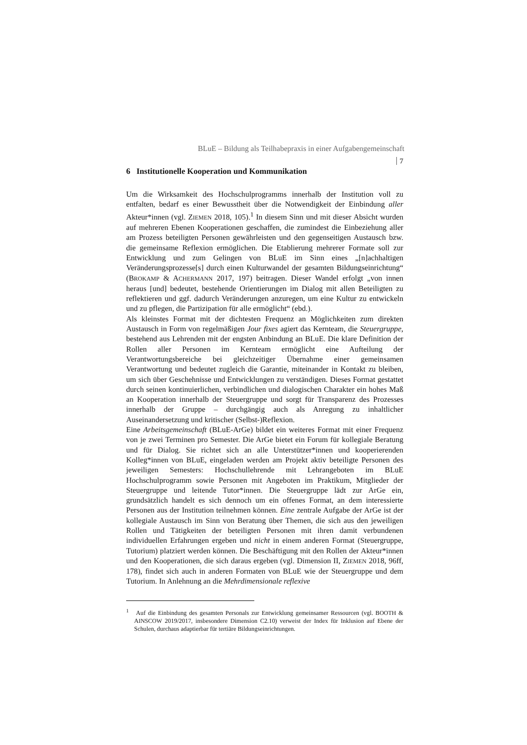BLuE – Bildung als Teilhabepraxis in einer Aufgabengemeinschaft
7
6 Institutionelle Kooperation und Kommunikation
Um die Wirksamkeit des Hochschulprogramms innerhalb der Institution voll zu entfalten, bedarf es einer Bewusstheit über die Notwendigkeit der Einbindung aller Akteur*innen (vgl. ZIEMEN 2018, 105).<sup>1</sup> In diesem Sinn und mit dieser Absicht wurden auf mehreren Ebenen Kooperationen geschaffen, die zumindest die Einbeziehung aller am Prozess beteiligten Personen gewährleisten und den gegenseitigen Austausch bzw. die gemeinsame Reflexion ermöglichen. Die Etablierung mehrerer Formate soll zur Entwicklung und zum Gelingen von BLuE im Sinn eines „[n]achhaltigen Veränderungsprozesse[s] durch einen Kulturwandel der gesamten Bildungseinrichtung“ (BROKAMP & ACHERMANN 2017, 197) beitragen. Dieser Wandel erfolgt „von innen heraus [und] bedeutet, bestehende Orientierungen im Dialog mit allen Beteiligten zu reflektieren und ggf. dadurch Veränderungen anzuregen, um eine Kultur zu entwickeln und zu pflegen, die Partizipation für alle ermöglicht“ (ebd.).
Als kleinstes Format mit der dichtesten Frequenz an Möglichkeiten zum direkten Austausch in Form von regelmäßigen Jour fixes agiert das Kernteam, die Steuergruppe, bestehend aus Lehrenden mit der engsten Anbindung an BLuE. Die klare Definition der Rollen aller Personen im Kernteam ermöglicht eine Aufteilung der Verantwortungsbereiche bei gleichzeitiger Übernahme einer gemeinsamen Verantwortung und bedeutet zugleich die Garantie, miteinander in Kontakt zu bleiben, um sich über Geschehnisse und Entwicklungen zu verständigen. Dieses Format gestattet durch seinen kontinuierlichen, verbindlichen und dialogischen Charakter ein hohes Maß an Kooperation innerhalb der Steuergruppe und sorgt für Transparenz des Prozesses innerhalb der Gruppe – durchgängig auch als Anregung zu inhaltlicher Auseinandersetzung und kritischer (Selbst-)Reflexion.
Eine Arbeitsgemeinschaft (BLuE-ArGe) bildet ein weiteres Format mit einer Frequenz von je zwei Terminen pro Semester. Die ArGe bietet ein Forum für kollegiale Beratung und für Dialog. Sie richtet sich an alle Unterstützer*innen und kooperierenden Kolleg*innen von BLuE, eingeladen werden am Projekt aktiv beteiligte Personen des jeweiligen Semesters: Hochschullehrende mit Lehrangeboten im BLuE Hochschulprogramm sowie Personen mit Angeboten im Praktikum, Mitglieder der Steuergruppe und leitende Tutor*innen. Die Steuergruppe lädt zur ArGe ein, grundsätzlich handelt es sich dennoch um ein offenes Format, an dem interessierte Personen aus der Institution teilnehmen können. Eine zentrale Aufgabe der ArGe ist der kollegiale Austausch im Sinn von Beratung über Themen, die sich aus den jeweiligen Rollen und Tätigkeiten der beteiligten Personen mit ihren damit verbundenen individuellen Erfahrungen ergeben und nicht in einem anderen Format (Steuergruppe, Tutorium) platziert werden können. Die Beschäftigung mit den Rollen der Akteur*innen und den Kooperationen, die sich daraus ergeben (vgl. Dimension II, ZIEMEN 2018, 96ff, 178), findet sich auch in anderen Formaten von BLuE wie der Steuergruppe und dem Tutorium. In Anlehnung an die Mehrdimensionale reflexive
<sup>1</sup> Auf die Einbindung des gesamten Personals zur Entwicklung gemeinsamer Ressourcen (vgl. BOOTH & AINSCOW 2019/2017, insbesondere Dimension C2.10) verweist der Index für Inklusion auf Ebene der Schulen, durchaus adaptierbar für tertiäre Bildungseinrichtungen.